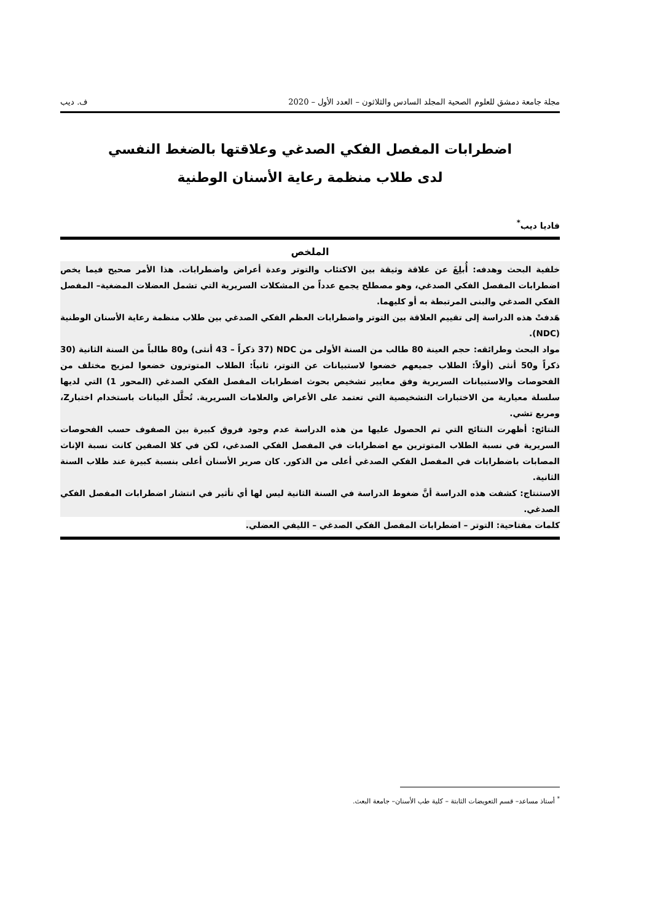مجلة جامعة دمشق للعلوم الصحية المجلد السادس والثلاثون – العدد الأول – 2020 ف. ديب
اضطرابات المفصل الفكي الصدغي وعلاقتها بالضغط النفسي
لدى طلاب منظمة رعاية الأسنان الوطنية
فاديا ديب<sup>*</sup>
الملخص
خلفية البحث وهدفه: أُبلِغَ عن علاقة وثيقة بين الاكتئاب والتوتر وعدة أعراض واضطرابات. هذا الأمر صحيح فيما يخص اضطرابات المفصل الفكي الصدغي، وهو مصطلح يجمع عدداً من المشكلات السريرية التي تشمل العضلات المضغية– المفصل الفكي الصدغي والبنى المرتبطة به أو كليهما.
هَدفتْ هذه الدراسة إلى تقييم العلاقة بين التوتر واضطرابات العظم الفكي الصدغي بين طلاب منظمة رعاية الأسنان الوطنية (NDC).
مواد البحث وطرائقه: حجم العينة 80 طالب من السنة الأولى من NDC (37 ذكراً – 43 أنثى) و80 طالباً من السنة الثانية (30 ذكراً و50 أنثى (أولاً: الطلاب جميعهم خضعوا لاستبيانات عن التوتر، ثانياً: الطلاب المتوترون خضعوا لمزيج مختلف من الفحوصات والاستبيانات السريرية وفق معايير تشخيص بحوث اضطرابات المفصل الفكي الصدغي (المحور 1) التي لديها سلسلة معيارية من الاختبارات التشخيصية التي تعتمد على الأعراض والعلامات السريرية. تُحلَّل البيانات باستخدام اختبارZ، ومربع تشي.
النتائج: أظهرت النتائج التي تم الحصول عليها من هذه الدراسة عدم وجود فروق كبيرة بين الصفوف حسب الفحوصات السريرية في نسبة الطلاب المتوترين مع اضطرابات في المفصل الفكي الصدغي، لكن في كلا الصفين كانت نسبة الإناث المصابات باضطرابات في المفصل الفكي الصدغي أعلى من الذكور. كان صرير الأسنان أعلى بنسبة كبيرة عند طلاب السنة الثانية.
الاستنتاج: كشفت هذه الدراسة أنَّ ضغوط الدراسة في السنة الثانية ليس لها أي تأثير في انتشار اضطرابات المفصل الفكي الصدغي.
كلمات مفتاحية: التوتر – اضطرابات المفصل الفكي الصدغي – الليفي العضلي.
<sup>*</sup> أستاذ مساعد– قسم التعويضات الثابتة – كلية طب الأسنان– جامعة البعث.